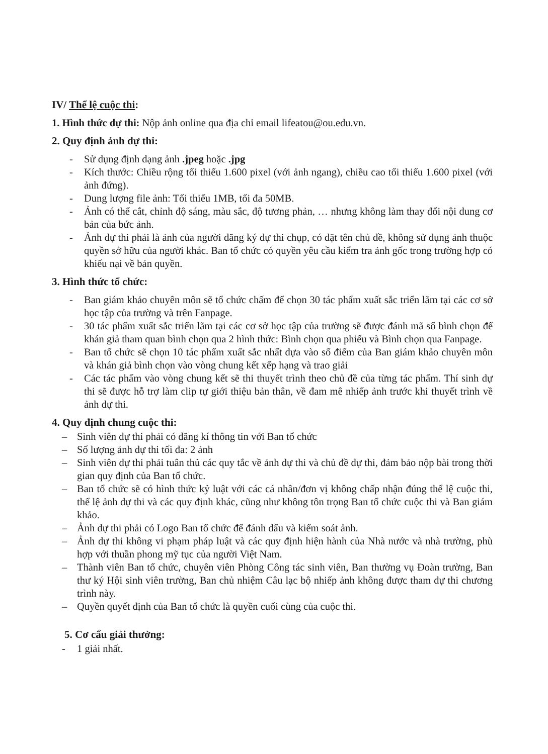IV/ Thể lệ cuộc thi:
1. Hình thức dự thi: Nộp ảnh online qua địa chỉ email lifeatou@ou.edu.vn.
2. Quy định ảnh dự thi:
- Sử dụng định dạng ảnh .jpeg hoặc .jpg
- Kích thước: Chiều rộng tối thiểu 1.600 pixel (với ảnh ngang), chiều cao tối thiểu 1.600 pixel (với ảnh đứng).
- Dung lượng file ảnh: Tối thiểu 1MB, tối đa 50MB.
- Ảnh có thể cắt, chỉnh độ sáng, màu sắc, độ tương phản, … nhưng không làm thay đổi nội dung cơ bản của bức ảnh.
- Ảnh dự thi phải là ảnh của người đăng ký dự thi chụp, có đặt tên chủ đề, không sử dụng ảnh thuộc quyền sở hữu của người khác. Ban tổ chức có quyền yêu cầu kiểm tra ảnh gốc trong trường hợp có khiếu nại về bản quyền.
3. Hình thức tổ chức:
- Ban giám khảo chuyên môn sẽ tổ chức chấm để chọn 30 tác phẩm xuất sắc triển lãm tại các cơ sở học tập của trường và trên Fanpage.
- 30 tác phẩm xuất sắc triển lãm tại các cơ sở học tập của trường sẽ được đánh mã số bình chọn để khán giả tham quan bình chọn qua 2 hình thức: Bình chọn qua phiếu và Bình chọn qua Fanpage.
- Ban tổ chức sẽ chọn 10 tác phẩm xuất sắc nhất dựa vào số điểm của Ban giám khảo chuyên môn và khán giả bình chọn vào vòng chung kết xếp hạng và trao giải
- Các tác phẩm vào vòng chung kết sẽ thi thuyết trình theo chủ đề của từng tác phẩm. Thí sinh dự thi sẽ được hỗ trợ làm clip tự giới thiệu bản thân, về đam mê nhiếp ảnh trước khi thuyết trình về ảnh dự thi.
4. Quy định chung cuộc thi:
– Sinh viên dự thi phải có đăng kí thông tin với Ban tổ chức
– Số lượng ảnh dự thi tối đa: 2 ảnh
– Sinh viên dự thi phải tuân thủ các quy tắc về ảnh dự thi và chủ đề dự thi, đảm bảo nộp bài trong thời gian quy định của Ban tổ chức.
– Ban tổ chức sẽ có hình thức kỷ luật với các cá nhân/đơn vị không chấp nhận đúng thể lệ cuộc thi, thể lệ ảnh dự thi và các quy định khác, cũng như không tôn trọng Ban tổ chức cuộc thi và Ban giám khảo.
– Ảnh dự thi phải có Logo Ban tổ chức để đánh dấu và kiểm soát ảnh.
– Ảnh dự thi không vi phạm pháp luật và các quy định hiện hành của Nhà nước và nhà trường, phù hợp với thuần phong mỹ tục của người Việt Nam.
– Thành viên Ban tổ chức, chuyên viên Phòng Công tác sinh viên, Ban thường vụ Đoàn trường, Ban thư ký Hội sinh viên trường, Ban chủ nhiệm Câu lạc bộ nhiếp ảnh không được tham dự thi chương trình này.
– Quyền quyết định của Ban tổ chức là quyền cuối cùng của cuộc thi.
5. Cơ cấu giải thưởng:
- 1 giải nhất.